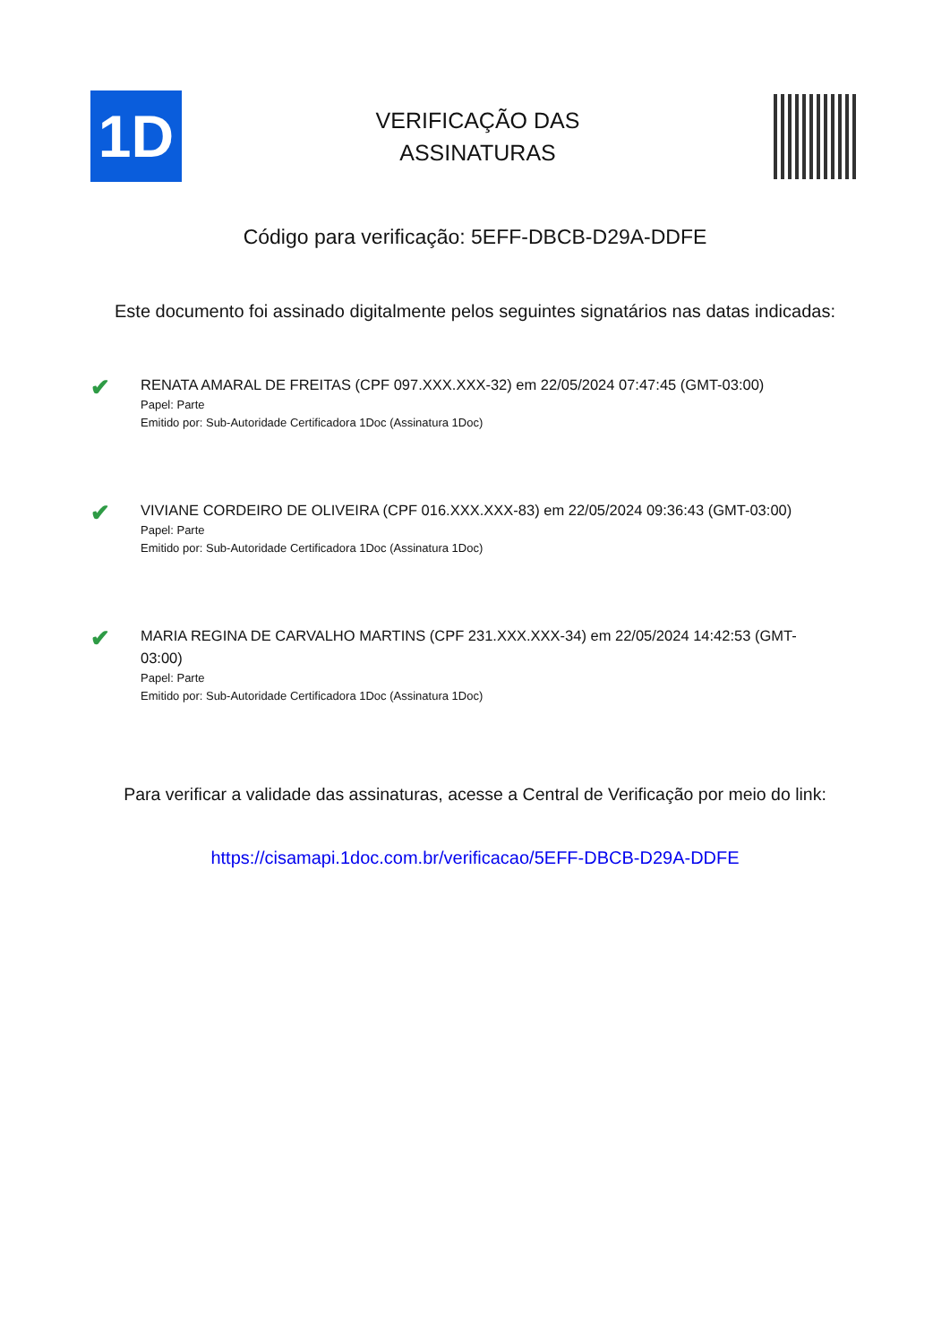1D
VERIFICAÇÃO DAS
ASSINATURAS
Código para verificação: 5EFF-DBCB-D29A-DDFE
Este documento foi assinado digitalmente pelos seguintes signatários nas datas indicadas:
✔
RENATA AMARAL DE FREITAS (CPF 097.XXX.XXX-32) em 22/05/2024 07:47:45 (GMT-03:00)
Papel: Parte
Emitido por: Sub-Autoridade Certificadora 1Doc (Assinatura 1Doc)
✔
VIVIANE CORDEIRO DE OLIVEIRA (CPF 016.XXX.XXX-83) em 22/05/2024 09:36:43 (GMT-03:00)
Papel: Parte
Emitido por: Sub-Autoridade Certificadora 1Doc (Assinatura 1Doc)
✔
MARIA REGINA DE CARVALHO MARTINS (CPF 231.XXX.XXX-34) em 22/05/2024 14:42:53 (GMT-03:00)
Papel: Parte
Emitido por: Sub-Autoridade Certificadora 1Doc (Assinatura 1Doc)
Para verificar a validade das assinaturas, acesse a Central de Verificação por meio do link:
https://cisamapi.1doc.com.br/verificacao/5EFF-DBCB-D29A-DDFE